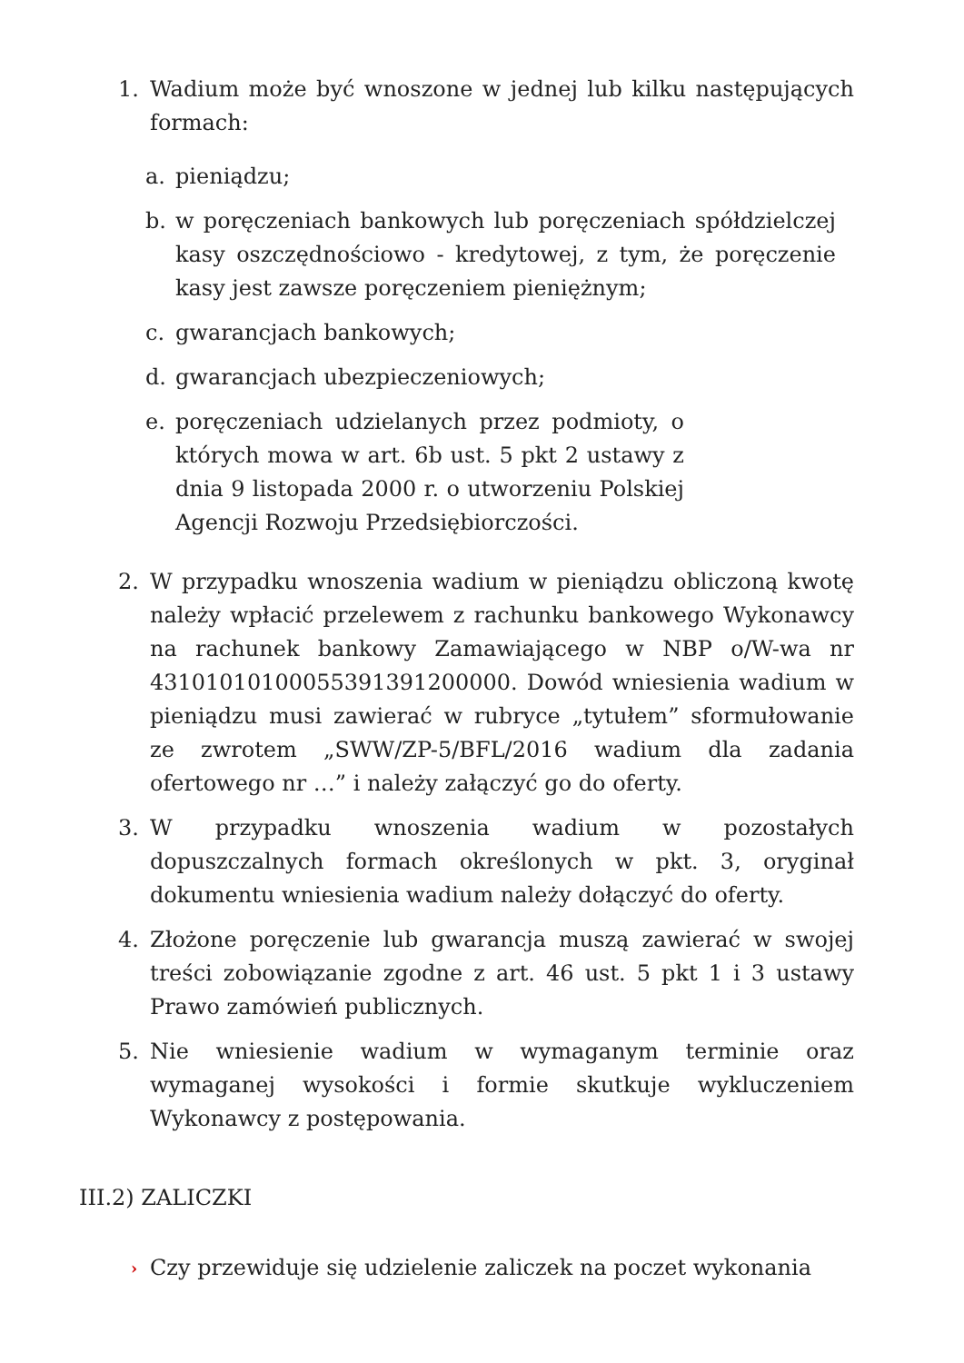1. Wadium może być wnoszone w jednej lub kilku następujących formach:
a. pieniądzu;
b. w poręczeniach bankowych lub poręczeniach spółdzielczej kasy oszczędnościowo - kredytowej, z tym, że poręczenie kasy jest zawsze poręczeniem pieniężnym;
c. gwarancjach bankowych;
d. gwarancjach ubezpieczeniowych;
e. poręczeniach udzielanych przez podmioty, o których mowa w art. 6b ust. 5 pkt 2 ustawy z dnia 9 listopada 2000 r. o utworzeniu Polskiej Agencji Rozwoju Przedsiębiorczości.
2. W przypadku wnoszenia wadium w pieniądzu obliczoną kwotę należy wpłacić przelewem z rachunku bankowego Wykonawcy na rachunek bankowy Zamawiającego w NBP o/W-wa nr 43101010100055391391200000. Dowód wniesienia wadium w pieniądzu musi zawierać w rubryce „tytułem” sformułowanie ze zwrotem „SWW/ZP-5/BFL/2016 wadium dla zadania ofertowego nr …” i należy załączyć go do oferty.
3. W przypadku wnoszenia wadium w pozostałych dopuszczalnych formach określonych w pkt. 3, oryginał dokumentu wniesienia wadium należy dołączyć do oferty.
4. Złożone poręczenie lub gwarancja muszą zawierać w swojej treści zobowiązanie zgodne z art. 46 ust. 5 pkt 1 i 3 ustawy Prawo zamówień publicznych.
5. Nie wniesienie wadium w wymaganym terminie oraz wymaganej wysokości i formie skutkuje wykluczeniem Wykonawcy z postępowania.
III.2) ZALICZKI
› Czy przewiduje się udzielenie zaliczek na poczet wykonania